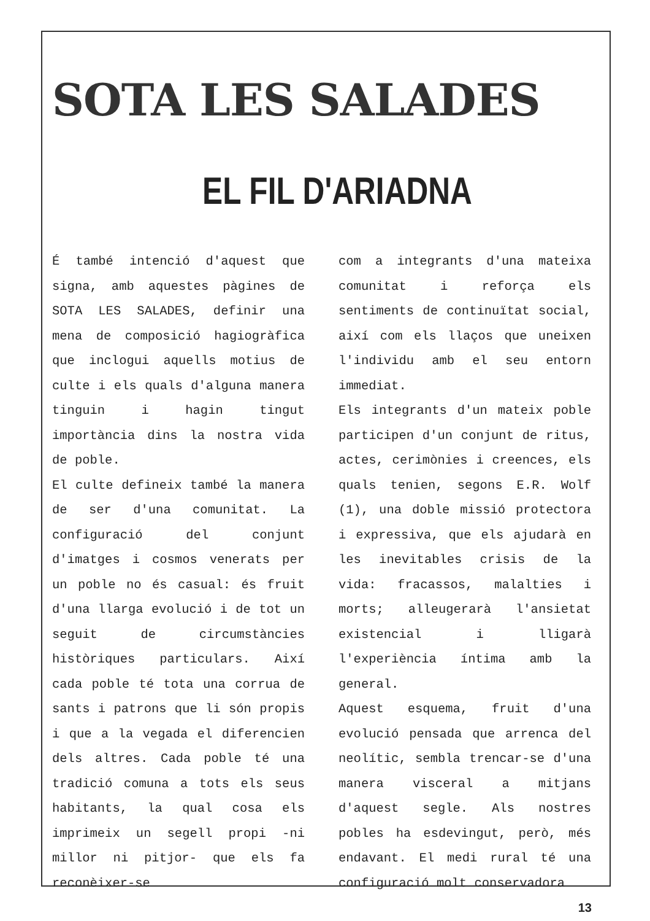SOTA LES SALADES
EL FIL D'ARIADNA
É també intenció d'aquest que signa, amb aquestes pàgines de SOTA LES SALADES, definir una mena de composició hagiogràfica que inclogui aquells motius de culte i els quals d'alguna manera tinguin i hagin tingut importància dins la nostra vida de poble.
El culte defineix també la manera de ser d'una comunitat. La configuració del conjunt d'imatges i cosmos venerats per un poble no és casual: és fruit d'una llarga evolució i de tot un seguit de circumstàncies històriques particulars. Així cada poble té tota una corrua de sants i patrons que li són propis i que a la vegada el diferencien dels altres. Cada poble té una tradició comuna a tots els seus habitants, la qual cosa els imprimeix un segell propi -ni millor ni pitjor- que els fa reconèixer-se
com a integrants d'una mateixa comunitat i reforça els sentiments de continuïtat social, així com els llaços que uneixen l'individu amb el seu entorn immediat.
Els integrants d'un mateix poble participen d'un conjunt de ritus, actes, cerimònies i creences, els quals tenien, segons E.R. Wolf (1), una doble missió protectora i expressiva, que els ajudarà en les inevitables crisis de la vida: fracassos, malalties i morts; alleugerarà l'ansietat existencial i lligarà l'experiència íntima amb la general.
Aquest esquema, fruit d'una evolució pensada que arrenca del neolític, sembla trencar-se d'una manera visceral a mitjans d'aquest segle. Als nostres pobles ha esdevingut, però, més endavant. El medi rural té una configuració molt conservadora
13